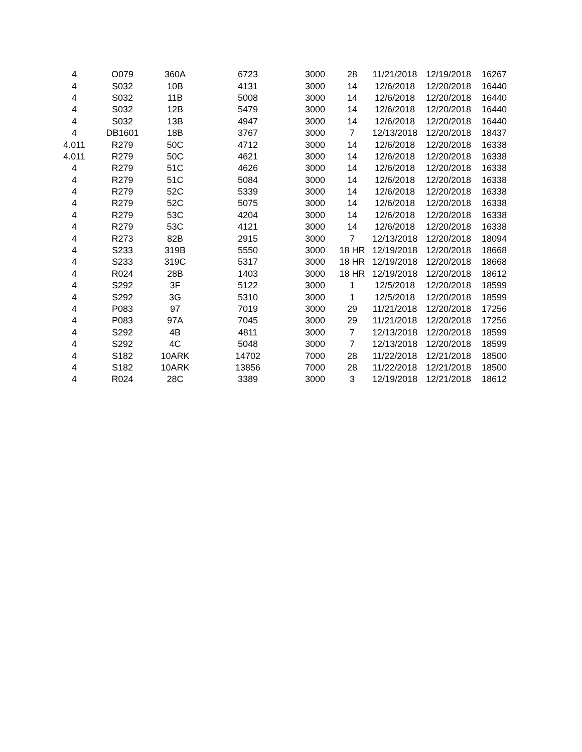| 4 | O079 | 360A | 6723 | 3000 | 28 | 11/21/2018 | 12/19/2018 | 16267 |
| 4 | S032 | 10B | 4131 | 3000 | 14 | 12/6/2018 | 12/20/2018 | 16440 |
| 4 | S032 | 11B | 5008 | 3000 | 14 | 12/6/2018 | 12/20/2018 | 16440 |
| 4 | S032 | 12B | 5479 | 3000 | 14 | 12/6/2018 | 12/20/2018 | 16440 |
| 4 | S032 | 13B | 4947 | 3000 | 14 | 12/6/2018 | 12/20/2018 | 16440 |
| 4 | DB1601 | 18B | 3767 | 3000 | 7 | 12/13/2018 | 12/20/2018 | 18437 |
| 4.011 | R279 | 50C | 4712 | 3000 | 14 | 12/6/2018 | 12/20/2018 | 16338 |
| 4.011 | R279 | 50C | 4621 | 3000 | 14 | 12/6/2018 | 12/20/2018 | 16338 |
| 4 | R279 | 51C | 4626 | 3000 | 14 | 12/6/2018 | 12/20/2018 | 16338 |
| 4 | R279 | 51C | 5084 | 3000 | 14 | 12/6/2018 | 12/20/2018 | 16338 |
| 4 | R279 | 52C | 5339 | 3000 | 14 | 12/6/2018 | 12/20/2018 | 16338 |
| 4 | R279 | 52C | 5075 | 3000 | 14 | 12/6/2018 | 12/20/2018 | 16338 |
| 4 | R279 | 53C | 4204 | 3000 | 14 | 12/6/2018 | 12/20/2018 | 16338 |
| 4 | R279 | 53C | 4121 | 3000 | 14 | 12/6/2018 | 12/20/2018 | 16338 |
| 4 | R273 | 82B | 2915 | 3000 | 7 | 12/13/2018 | 12/20/2018 | 18094 |
| 4 | S233 | 319B | 5550 | 3000 | 18 HR | 12/19/2018 | 12/20/2018 | 18668 |
| 4 | S233 | 319C | 5317 | 3000 | 18 HR | 12/19/2018 | 12/20/2018 | 18668 |
| 4 | R024 | 28B | 1403 | 3000 | 18 HR | 12/19/2018 | 12/20/2018 | 18612 |
| 4 | S292 | 3F | 5122 | 3000 | 1 | 12/5/2018 | 12/20/2018 | 18599 |
| 4 | S292 | 3G | 5310 | 3000 | 1 | 12/5/2018 | 12/20/2018 | 18599 |
| 4 | P083 | 97 | 7019 | 3000 | 29 | 11/21/2018 | 12/20/2018 | 17256 |
| 4 | P083 | 97A | 7045 | 3000 | 29 | 11/21/2018 | 12/20/2018 | 17256 |
| 4 | S292 | 4B | 4811 | 3000 | 7 | 12/13/2018 | 12/20/2018 | 18599 |
| 4 | S292 | 4C | 5048 | 3000 | 7 | 12/13/2018 | 12/20/2018 | 18599 |
| 4 | S182 | 10ARK | 14702 | 7000 | 28 | 11/22/2018 | 12/21/2018 | 18500 |
| 4 | S182 | 10ARK | 13856 | 7000 | 28 | 11/22/2018 | 12/21/2018 | 18500 |
| 4 | R024 | 28C | 3389 | 3000 | 3 | 12/19/2018 | 12/21/2018 | 18612 |